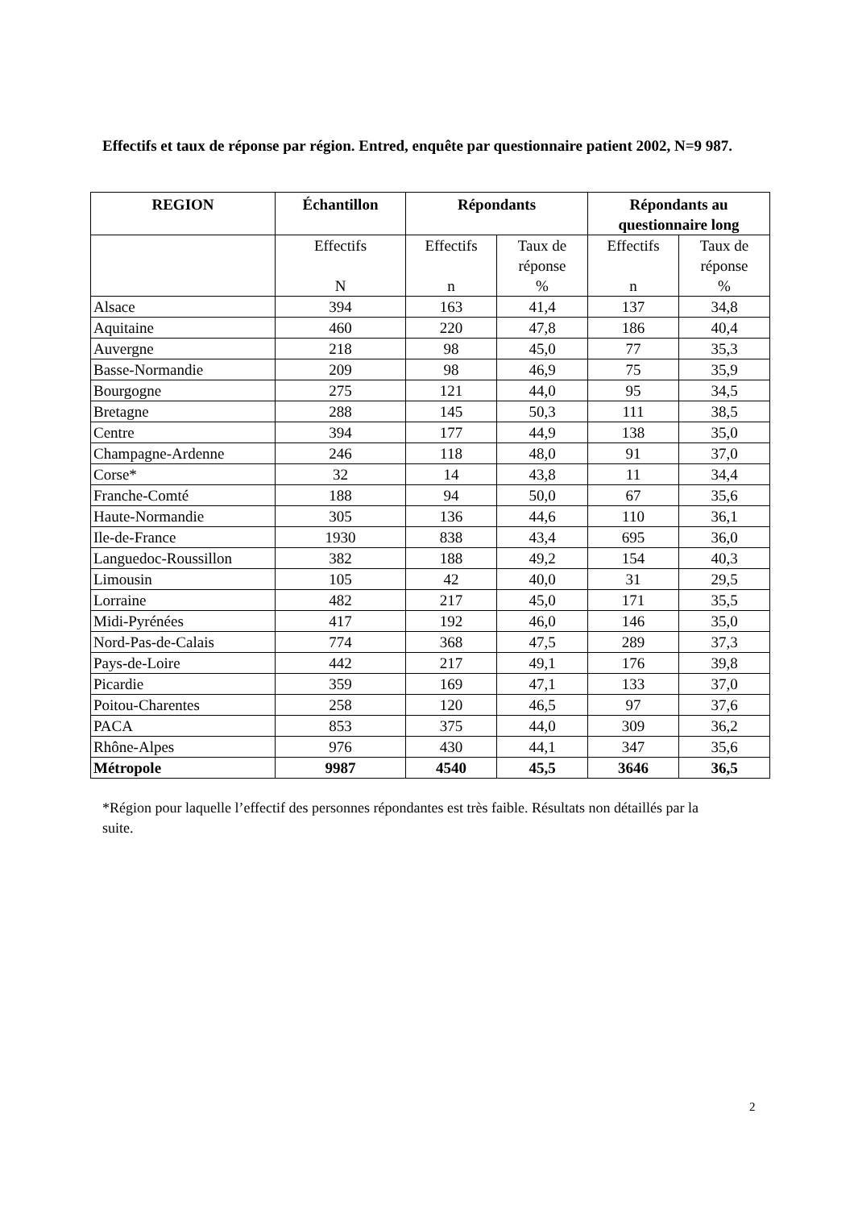Effectifs et taux de réponse par région. Entred, enquête par questionnaire patient 2002, N=9 987.
| REGION | Échantillon | Répondants | | Répondants au questionnaire long | |
| --- | --- | --- | --- | --- | --- |
| | Effectifs N | Effectifs n | Taux de réponse % | Effectifs n | Taux de réponse % |
| Alsace | 394 | 163 | 41,4 | 137 | 34,8 |
| Aquitaine | 460 | 220 | 47,8 | 186 | 40,4 |
| Auvergne | 218 | 98 | 45,0 | 77 | 35,3 |
| Basse-Normandie | 209 | 98 | 46,9 | 75 | 35,9 |
| Bourgogne | 275 | 121 | 44,0 | 95 | 34,5 |
| Bretagne | 288 | 145 | 50,3 | 111 | 38,5 |
| Centre | 394 | 177 | 44,9 | 138 | 35,0 |
| Champagne-Ardenne | 246 | 118 | 48,0 | 91 | 37,0 |
| Corse* | 32 | 14 | 43,8 | 11 | 34,4 |
| Franche-Comté | 188 | 94 | 50,0 | 67 | 35,6 |
| Haute-Normandie | 305 | 136 | 44,6 | 110 | 36,1 |
| Ile-de-France | 1930 | 838 | 43,4 | 695 | 36,0 |
| Languedoc-Roussillon | 382 | 188 | 49,2 | 154 | 40,3 |
| Limousin | 105 | 42 | 40,0 | 31 | 29,5 |
| Lorraine | 482 | 217 | 45,0 | 171 | 35,5 |
| Midi-Pyrénées | 417 | 192 | 46,0 | 146 | 35,0 |
| Nord-Pas-de-Calais | 774 | 368 | 47,5 | 289 | 37,3 |
| Pays-de-Loire | 442 | 217 | 49,1 | 176 | 39,8 |
| Picardie | 359 | 169 | 47,1 | 133 | 37,0 |
| Poitou-Charentes | 258 | 120 | 46,5 | 97 | 37,6 |
| PACA | 853 | 375 | 44,0 | 309 | 36,2 |
| Rhône-Alpes | 976 | 430 | 44,1 | 347 | 35,6 |
| Métropole | 9987 | 4540 | 45,5 | 3646 | 36,5 |
*Région pour laquelle l’effectif des personnes répondantes est très faible. Résultats non détaillés par la suite.
2